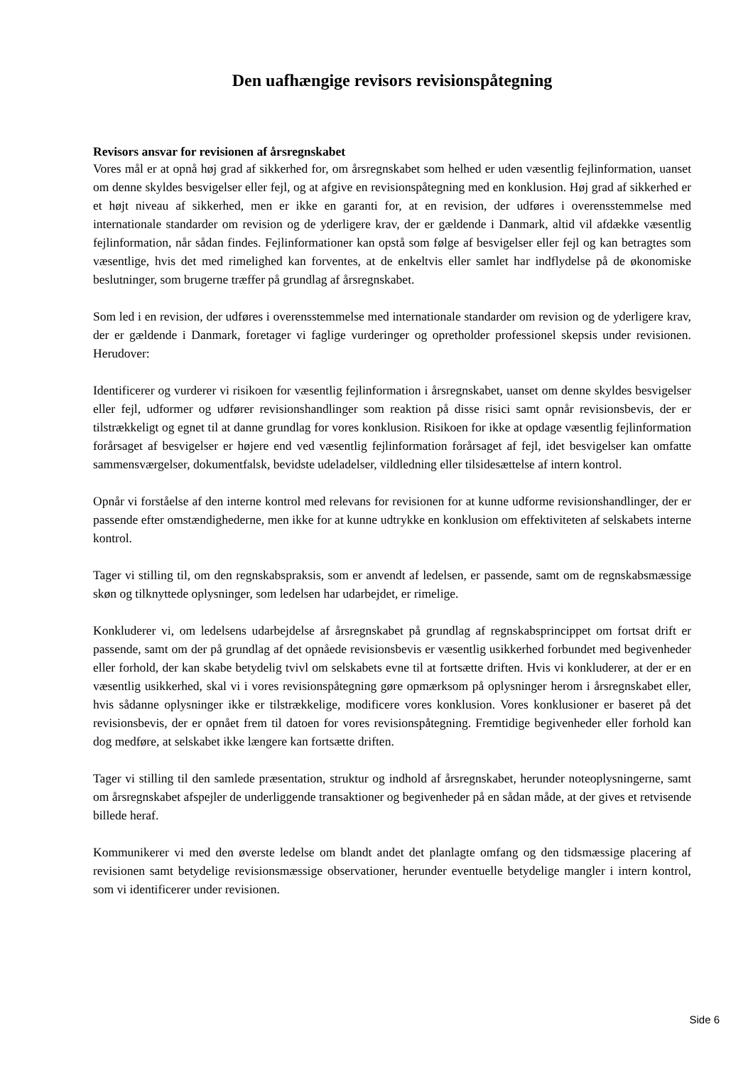Den uafhængige revisors revisionspåtegning
Revisors ansvar for revisionen af årsregnskabet
Vores mål er at opnå høj grad af sikkerhed for, om årsregnskabet som helhed er uden væsentlig fejlinformation, uanset om denne skyldes besvigelser eller fejl, og at afgive en revisionspåtegning med en konklusion. Høj grad af sikkerhed er et højt niveau af sikkerhed, men er ikke en garanti for, at en revision, der udføres i overensstemmelse med internationale standarder om revision og de yderligere krav, der er gældende i Danmark, altid vil afdække væsentlig fejlinformation, når sådan findes. Fejlinformationer kan opstå som følge af besvigelser eller fejl og kan betragtes som væsentlige, hvis det med rimelighed kan forventes, at de enkeltvis eller samlet har indflydelse på de økonomiske beslutninger, som brugerne træffer på grundlag af årsregnskabet.
Som led i en revision, der udføres i overensstemmelse med internationale standarder om revision og de yderligere krav, der er gældende i Danmark, foretager vi faglige vurderinger og opretholder professionel skepsis under revisionen. Herudover:
Identificerer og vurderer vi risikoen for væsentlig fejlinformation i årsregnskabet, uanset om denne skyldes besvigelser eller fejl, udformer og udfører revisionshandlinger som reaktion på disse risici samt opnår revisionsbevis, der er tilstrækkeligt og egnet til at danne grundlag for vores konklusion. Risikoen for ikke at opdage væsentlig fejlinformation forårsaget af besvigelser er højere end ved væsentlig fejlinformation forårsaget af fejl, idet besvigelser kan omfatte sammensværgelser, dokumentfalsk, bevidste udeladelser, vildledning eller tilsidesættelse af intern kontrol.
Opnår vi forståelse af den interne kontrol med relevans for revisionen for at kunne udforme revisionshandlinger, der er passende efter omstændighederne, men ikke for at kunne udtrykke en konklusion om effektiviteten af selskabets interne kontrol.
Tager vi stilling til, om den regnskabspraksis, som er anvendt af ledelsen, er passende, samt om de regnskabsmæssige skøn og tilknyttede oplysninger, som ledelsen har udarbejdet, er rimelige.
Konkluderer vi, om ledelsens udarbejdelse af årsregnskabet på grundlag af regnskabsprincippet om fortsat drift er passende, samt om der på grundlag af det opnåede revisionsbevis er væsentlig usikkerhed forbundet med begivenheder eller forhold, der kan skabe betydelig tvivl om selskabets evne til at fortsætte driften. Hvis vi konkluderer, at der er en væsentlig usikkerhed, skal vi i vores revisionspåtegning gøre opmærksom på oplysninger herom i årsregnskabet eller, hvis sådanne oplysninger ikke er tilstrækkelige, modificere vores konklusion. Vores konklusioner er baseret på det revisionsbevis, der er opnået frem til datoen for vores revisionspåtegning. Fremtidige begivenheder eller forhold kan dog medføre, at selskabet ikke længere kan fortsætte driften.
Tager vi stilling til den samlede præsentation, struktur og indhold af årsregnskabet, herunder noteoplysningerne, samt om årsregnskabet afspejler de underliggende transaktioner og begivenheder på en sådan måde, at der gives et retvisende billede heraf.
Kommunikerer vi med den øverste ledelse om blandt andet det planlagte omfang og den tidsmæssige placering af revisionen samt betydelige revisionsmæssige observationer, herunder eventuelle betydelige mangler i intern kontrol, som vi identificerer under revisionen.
Side 6